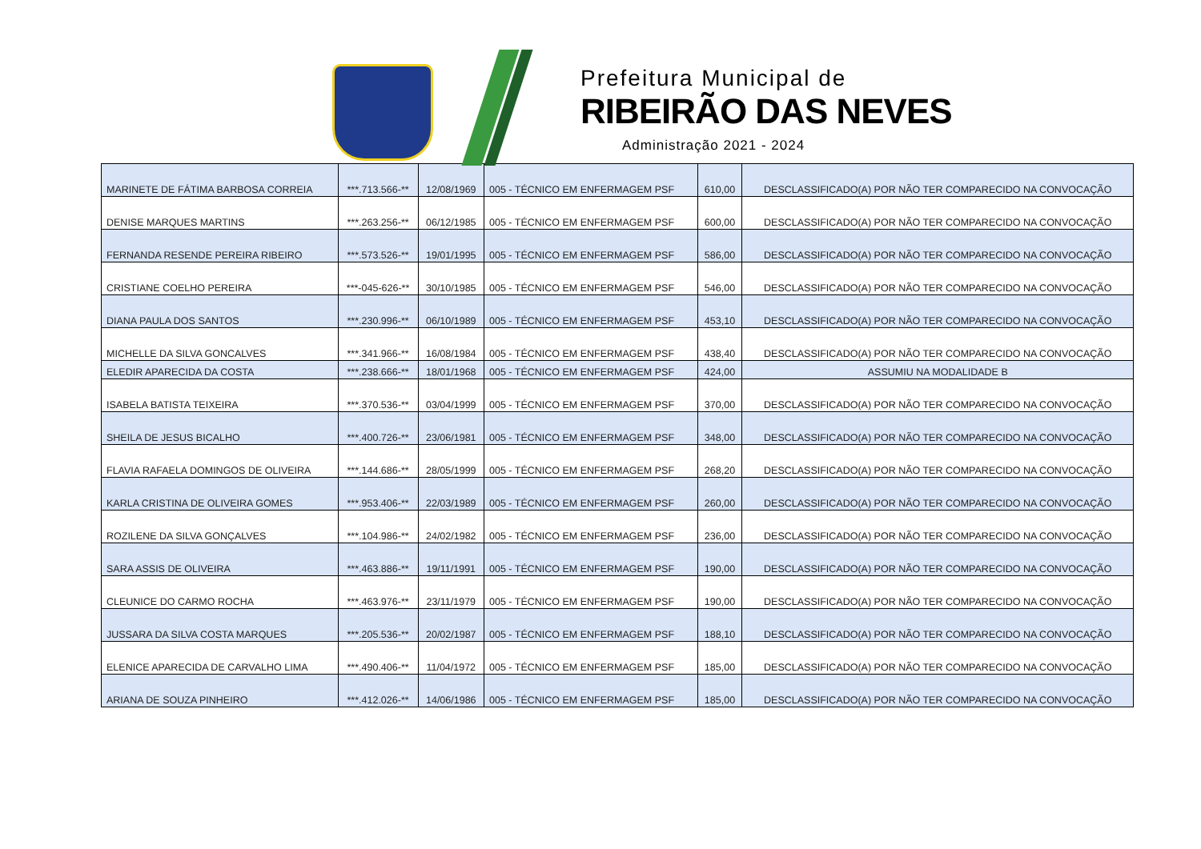Prefeitura Municipal de
RIBEIRÃO DAS NEVES
Administração 2021 - 2024
| MARINETE DE FÁTIMA BARBOSA CORREIA | ***.713.566-** | 12/08/1969 | 005 - TÉCNICO EM ENFERMAGEM PSF | 610,00 | DESCLASSIFICADO(A) POR NÃO TER COMPARECIDO NA CONVOCAÇÃO |
| DENISE MARQUES MARTINS | ***.263.256-** | 06/12/1985 | 005 - TÉCNICO EM ENFERMAGEM PSF | 600,00 | DESCLASSIFICADO(A) POR NÃO TER COMPARECIDO NA CONVOCAÇÃO |
| FERNANDA RESENDE PEREIRA RIBEIRO | ***.573.526-** | 19/01/1995 | 005 - TÉCNICO EM ENFERMAGEM PSF | 586,00 | DESCLASSIFICADO(A) POR NÃO TER COMPARECIDO NA CONVOCAÇÃO |
| CRISTIANE COELHO PEREIRA | ***-045-626-** | 30/10/1985 | 005 - TÉCNICO EM ENFERMAGEM PSF | 546,00 | DESCLASSIFICADO(A) POR NÃO TER COMPARECIDO NA CONVOCAÇÃO |
| DIANA PAULA DOS SANTOS | ***.230.996-** | 06/10/1989 | 005 - TÉCNICO EM ENFERMAGEM PSF | 453,10 | DESCLASSIFICADO(A) POR NÃO TER COMPARECIDO NA CONVOCAÇÃO |
| MICHELLE DA SILVA GONCALVES | ***.341.966-** | 16/08/1984 | 005 - TÉCNICO EM ENFERMAGEM PSF | 438,40 | DESCLASSIFICADO(A) POR NÃO TER COMPARECIDO NA CONVOCAÇÃO |
| ELEDIR APARECIDA DA COSTA | ***.238.666-** | 18/01/1968 | 005 - TÉCNICO EM ENFERMAGEM PSF | 424,00 | ASSUMIU NA MODALIDADE B |
| ISABELA BATISTA TEIXEIRA | ***.370.536-** | 03/04/1999 | 005 - TÉCNICO EM ENFERMAGEM PSF | 370,00 | DESCLASSIFICADO(A) POR NÃO TER COMPARECIDO NA CONVOCAÇÃO |
| SHEILA DE JESUS BICALHO | ***.400.726-** | 23/06/1981 | 005 - TÉCNICO EM ENFERMAGEM PSF | 348,00 | DESCLASSIFICADO(A) POR NÃO TER COMPARECIDO NA CONVOCAÇÃO |
| FLAVIA RAFAELA DOMINGOS DE OLIVEIRA | ***.144.686-** | 28/05/1999 | 005 - TÉCNICO EM ENFERMAGEM PSF | 268,20 | DESCLASSIFICADO(A) POR NÃO TER COMPARECIDO NA CONVOCAÇÃO |
| KARLA CRISTINA DE OLIVEIRA GOMES | ***.953.406-** | 22/03/1989 | 005 - TÉCNICO EM ENFERMAGEM PSF | 260,00 | DESCLASSIFICADO(A) POR NÃO TER COMPARECIDO NA CONVOCAÇÃO |
| ROZILENE DA SILVA GONÇALVES | ***.104.986-** | 24/02/1982 | 005 - TÉCNICO EM ENFERMAGEM PSF | 236,00 | DESCLASSIFICADO(A) POR NÃO TER COMPARECIDO NA CONVOCAÇÃO |
| SARA ASSIS DE OLIVEIRA | ***.463.886-** | 19/11/1991 | 005 - TÉCNICO EM ENFERMAGEM PSF | 190,00 | DESCLASSIFICADO(A) POR NÃO TER COMPARECIDO NA CONVOCAÇÃO |
| CLEUNICE DO CARMO ROCHA | ***.463.976-** | 23/11/1979 | 005 - TÉCNICO EM ENFERMAGEM PSF | 190,00 | DESCLASSIFICADO(A) POR NÃO TER COMPARECIDO NA CONVOCAÇÃO |
| JUSSARA DA SILVA COSTA MARQUES | ***.205.536-** | 20/02/1987 | 005 - TÉCNICO EM ENFERMAGEM PSF | 188,10 | DESCLASSIFICADO(A) POR NÃO TER COMPARECIDO NA CONVOCAÇÃO |
| ELENICE APARECIDA DE CARVALHO LIMA | ***.490.406-** | 11/04/1972 | 005 - TÉCNICO EM ENFERMAGEM PSF | 185,00 | DESCLASSIFICADO(A) POR NÃO TER COMPARECIDO NA CONVOCAÇÃO |
| ARIANA DE SOUZA PINHEIRO | ***.412.026-** | 14/06/1986 | 005 - TÉCNICO EM ENFERMAGEM PSF | 185,00 | DESCLASSIFICADO(A) POR NÃO TER COMPARECIDO NA CONVOCAÇÃO |